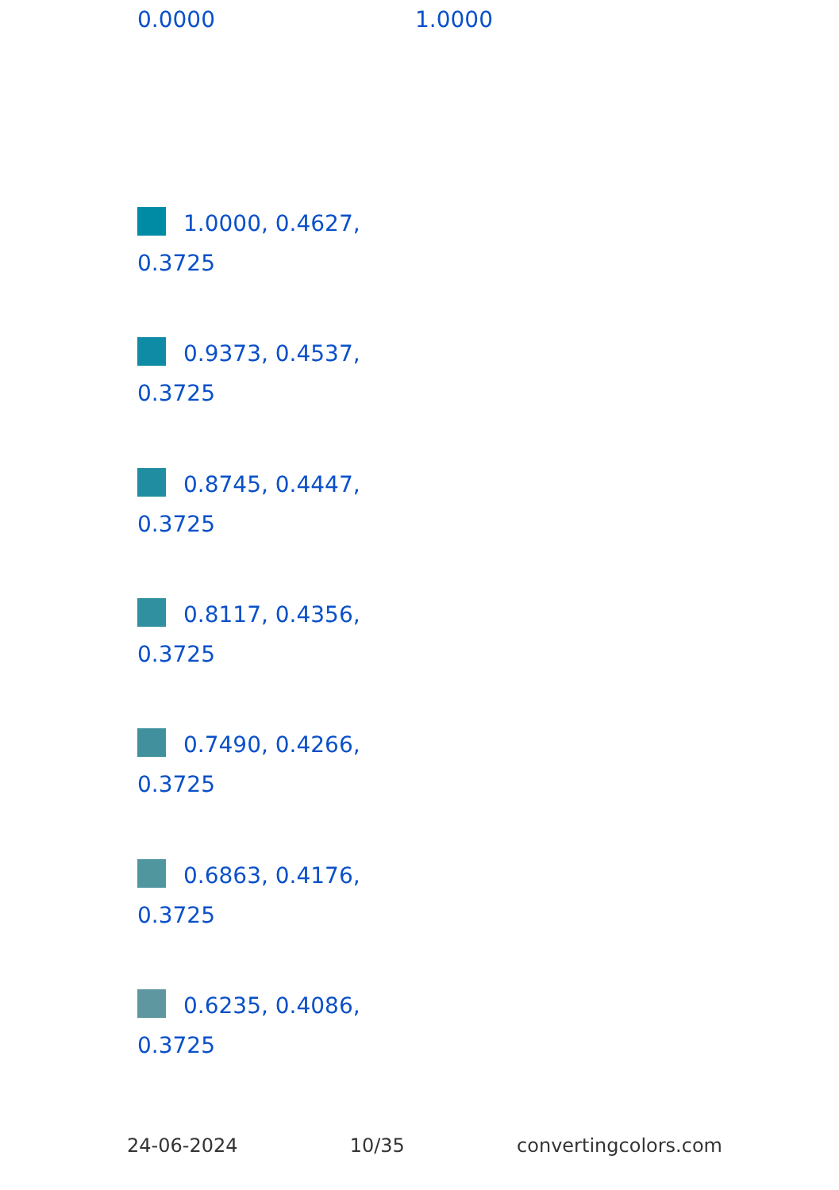0.0000 1.0000
1.0000, 0.4627, 0.3725
0.9373, 0.4537, 0.3725
0.8745, 0.4447, 0.3725
0.8117, 0.4356, 0.3725
0.7490, 0.4266, 0.3725
0.6863, 0.4176, 0.3725
0.6235, 0.4086, 0.3725
24-06-2024 10/35 convertingcolors.com